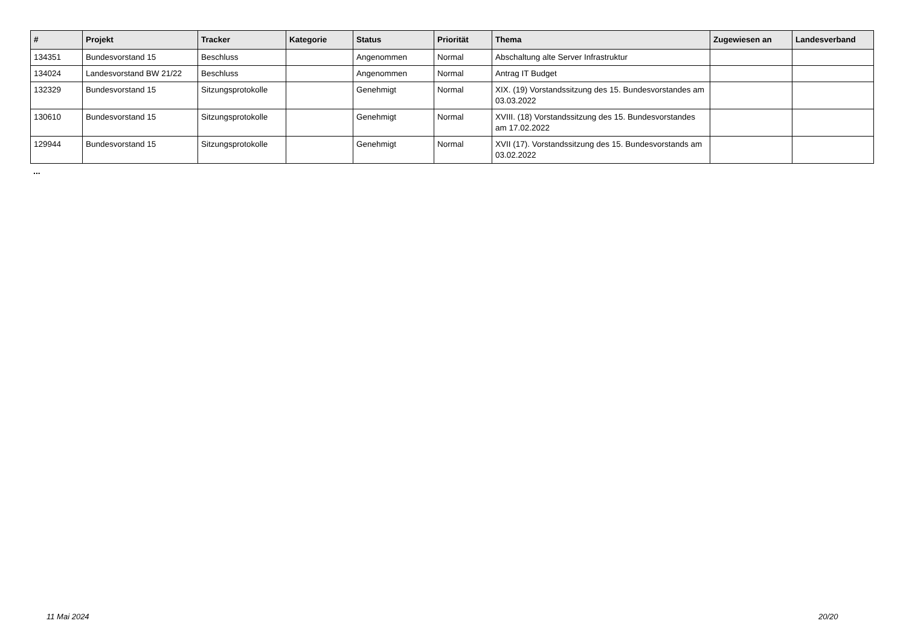| # | Projekt | Tracker | Kategorie | Status | Priorität | Thema | Zugewiesen an | Landesverband |
| --- | --- | --- | --- | --- | --- | --- | --- | --- |
| 134351 | Bundesvorstand 15 | Beschluss | | Angenommen | Normal | Abschaltung alte Server Infrastruktur | | |
| 134024 | Landesvorstand BW 21/22 | Beschluss | | Angenommen | Normal | Antrag IT Budget | | |
| 132329 | Bundesvorstand 15 | Sitzungsprotokolle | | Genehmigt | Normal | XIX. (19) Vorstandssitzung des 15. Bundesvorstandes am 03.03.2022 | | |
| 130610 | Bundesvorstand 15 | Sitzungsprotokolle | | Genehmigt | Normal | XVIII. (18) Vorstandssitzung des 15. Bundesvorstandes am 17.02.2022 | | |
| 129944 | Bundesvorstand 15 | Sitzungsprotokolle | | Genehmigt | Normal | XVII (17). Vorstandssitzung des 15. Bundesvorstands am 03.02.2022 | | |
...
11 Mai 2024 20/20